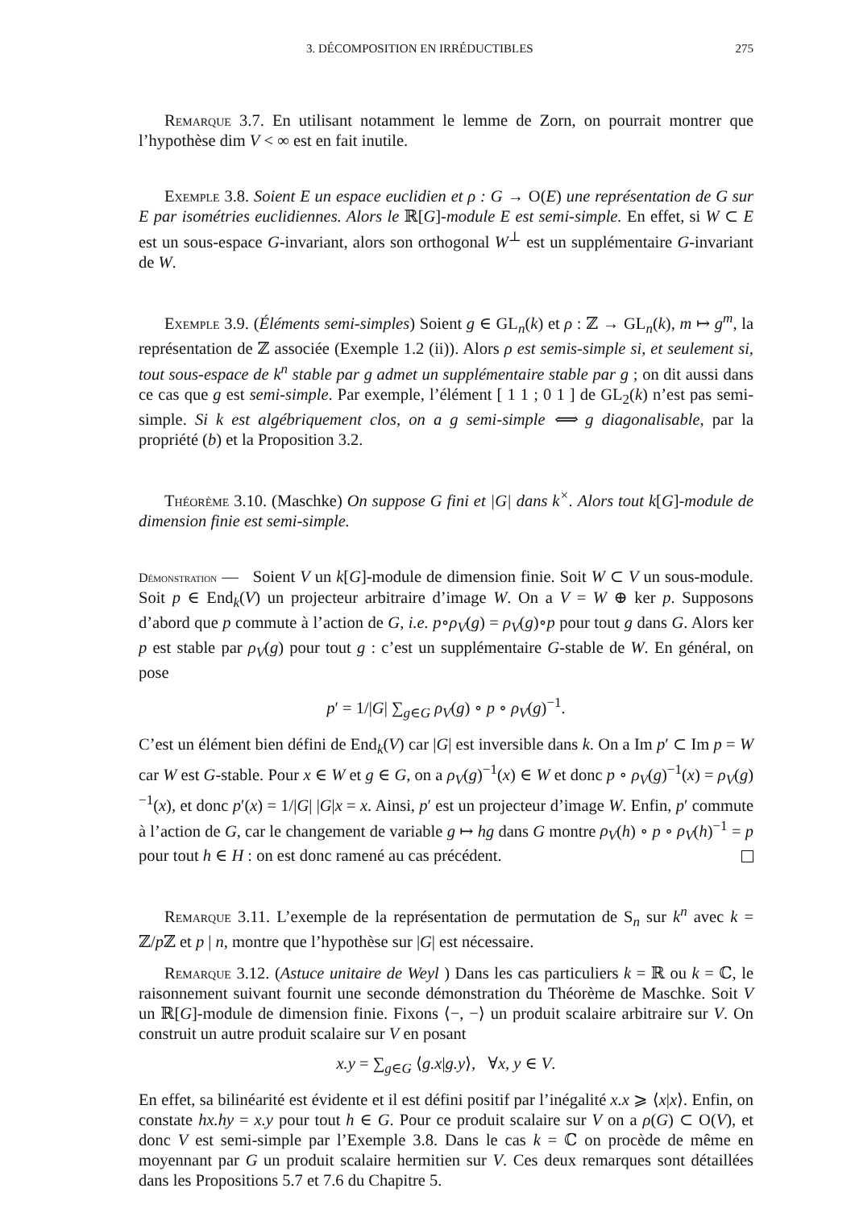3. DÉCOMPOSITION EN IRRÉDUCTIBLES 275
Remarque 3.7. En utilisant notamment le lemme de Zorn, on pourrait montrer que l’hypothèse dim V < ∞ est en fait inutile.
Exemple 3.8. Soient E un espace euclidien et ρ : G → O(E) une représentation de G sur E par isométries euclidiennes. Alors le ℝ[G]-module E est semi-simple. En effet, si W ⊂ E est un sous-espace G-invariant, alors son orthogonal W<sup>⊥</sup> est un supplémentaire G-invariant de W.
Exemple 3.9. (Éléments semi-simples) Soient g ∈ GL<sub>n</sub>(k) et ρ : ℤ → GL<sub>n</sub>(k), m ↦ g<sup>m</sup>, la représentation de ℤ associée (Exemple 1.2 (ii)). Alors ρ est semis-simple si, et seulement si, tout sous-espace de k<sup>n</sup> stable par g admet un supplémentaire stable par g ; on dit aussi dans ce cas que g est semi-simple. Par exemple, l’élément [ 1 1 ; 0 1 ] de GL<sub>2</sub>(k) n’est pas semi-simple. Si k est algébriquement clos, on a g semi-simple ⟺ g diagonalisable, par la propriété (b) et la Proposition 3.2.
Théorème 3.10. (Maschke) On suppose G fini et |G| dans k<sup>×</sup>. Alors tout k[G]-module de dimension finie est semi-simple.
Démonstration — Soient V un k[G]-module de dimension finie. Soit W ⊂ V un sous-module. Soit p ∈ End<sub>k</sub>(V) un projecteur arbitraire d’image W. On a V = W ⊕ ker p. Supposons d’abord que p commute à l’action de G, i.e. p∘ρ<sub>V</sub>(g) = ρ<sub>V</sub>(g)∘p pour tout g dans G. Alors ker p est stable par ρ<sub>V</sub>(g) pour tout g : c’est un supplémentaire G-stable de W. En général, on pose
p′ = 1/|G| ∑<sub>g∈G</sub> ρ<sub>V</sub>(g) ∘ p ∘ ρ<sub>V</sub>(g)<sup>−1</sup>.
C’est un élément bien défini de End<sub>k</sub>(V) car |G| est inversible dans k. On a Im p′ ⊂ Im p = W car W est G-stable. Pour x ∈ W et g ∈ G, on a ρ<sub>V</sub>(g)<sup>−1</sup>(x) ∈ W et donc p ∘ ρ<sub>V</sub>(g)<sup>−1</sup>(x) = ρ<sub>V</sub>(g)<sup>−1</sup>(x), et donc p′(x) = 1/|G| |G|x = x. Ainsi, p′ est un projecteur d’image W. Enfin, p′ commute à l’action de G, car le changement de variable g ↦ hg dans G montre ρ<sub>V</sub>(h) ∘ p ∘ ρ<sub>V</sub>(h)<sup>−1</sup> = p pour tout h ∈ H : on est donc ramené au cas précédent.
Remarque 3.11. L’exemple de la représentation de permutation de S<sub>n</sub> sur k<sup>n</sup> avec k = ℤ/p ℤ et p | n, montre que l’hypothèse sur |G| est nécessaire.
Remarque 3.12. (Astuce unitaire de Weyl ) Dans les cas particuliers k = ℝ ou k = ℂ, le raisonnement suivant fournit une seconde démonstration du Théorème de Maschke. Soit V un ℝ[G]-module de dimension finie. Fixons ⟨−, −⟩ un produit scalaire arbitraire sur V. On construit un autre produit scalaire sur V en posant
x.y = ∑<sub>g∈G</sub> ⟨g.x|g.y⟩, ∀x, y ∈ V.
En effet, sa bilinéarité est évidente et il est défini positif par l’inégalité x.x ⩾ ⟨x|x⟩. Enfin, on constate hx.hy = x.y pour tout h ∈ G. Pour ce produit scalaire sur V on a ρ(G) ⊂ O(V), et donc V est semi-simple par l’Exemple 3.8. Dans le cas k = ℂ on procède de même en moyennant par G un produit scalaire hermitien sur V. Ces deux remarques sont détaillées dans les Propositions 5.7 et 7.6 du Chapitre 5.